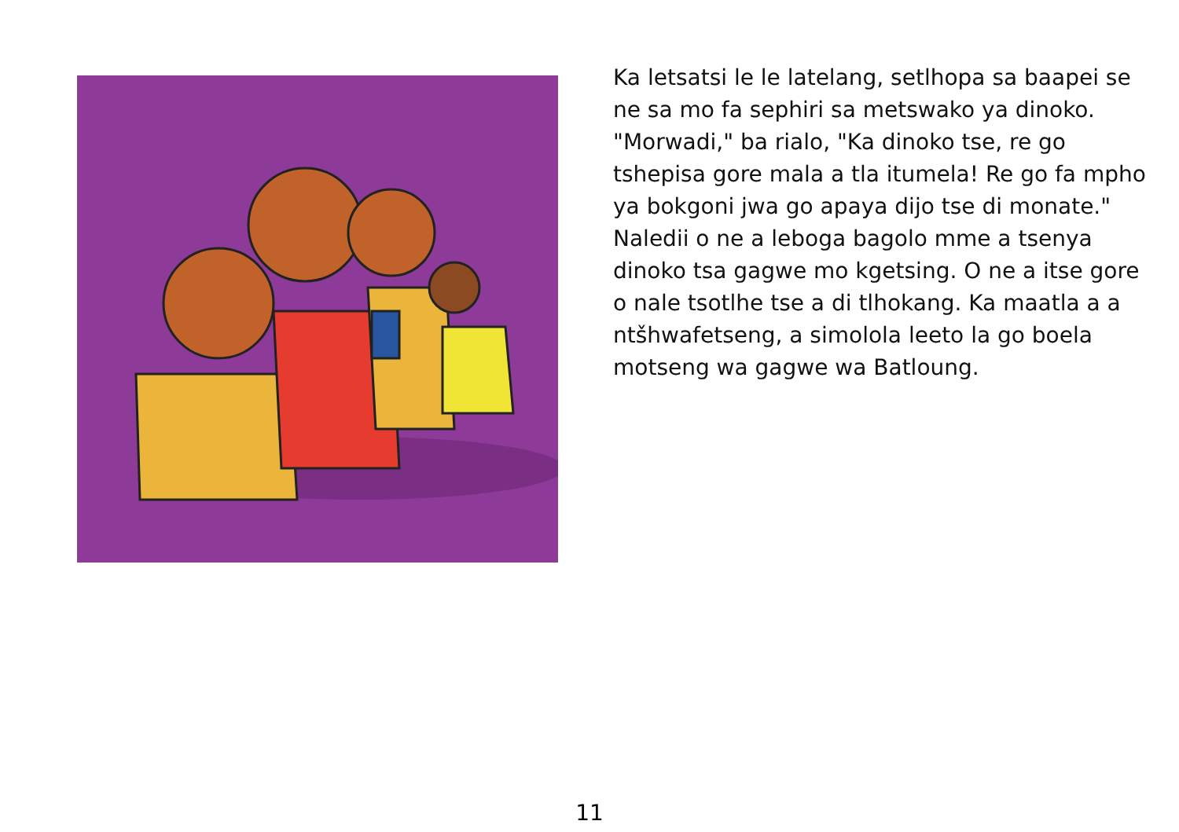Ka letsatsi le le latelang, setlhopa sa baapei se ne sa mo fa sephiri sa metswako ya dinoko. "Morwadi," ba rialo, "Ka dinoko tse, re go tshepisa gore mala a tla itumela! Re go fa mpho ya bokgoni jwa go apaya dijo tse di monate." Naledii o ne a leboga bagolo mme a tsenya dinoko tsa gagwe mo kgetsing. O ne a itse gore o nale tsotlhe tse a di tlhokang. Ka maatla a a ntšhwafetseng, a simolola leeto la go boela motseng wa gagwe wa Batloung.
11